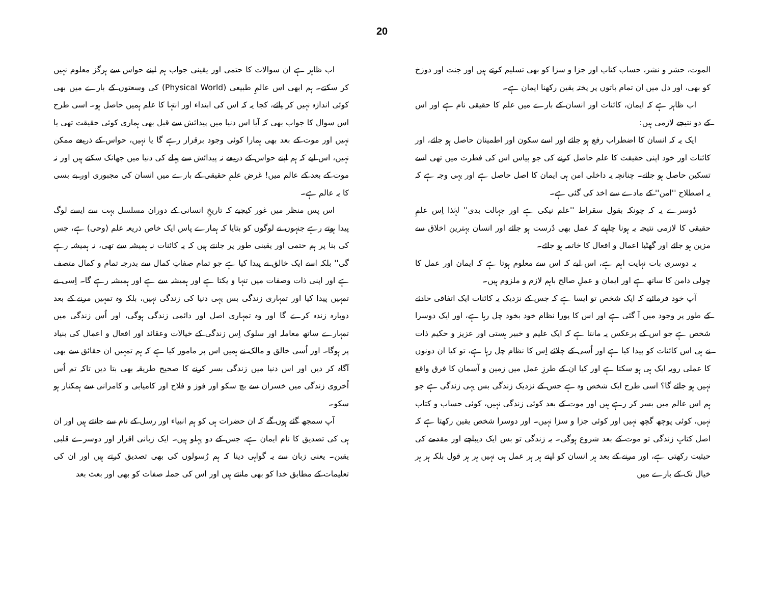20
اب ظاہر ہے ان سوالات کا حتمی اور یقینی جواب ہم اپنے حواس سے ہرگز معلوم نہیں کر سکتے۔ ہم ابھی اس عالمِ طبیعی (Physical World) کی وسعتوں کے بارے میں بھی کوئی اندازہ نہیں کر پائے، کجا یہ کہ اس کی ابتداء اور انتہا کا علم ہمیں حاصل ہو۔ اسی طرح اس سوال کا جواب بھی کہ آیا اس دنیا میں پیدائش سے قبل بھی ہماری کوئی حقیقت تھی یا نہیں اور موت کے بعد بھی ہمارا کوئی وجود برقرار رہے گا یا نہیں، حواس کے ذریعے ممکن نہیں، اس لیے کہ ہم اپنے حواس کے ذریعے نہ پیدائش سے پہلے کی دنیا میں جھانک سکتے ہیں اور نہ موت کے بعد کے عالم میں! غرض علمِ حقیقی کے بارے میں انسان کی مجبوری اور بے بسی کا یہ عالم ہے۔
اس پس منظر میں غور کیجیے کہ تاریخِ انسانی کے دوران مسلسل بہت سے ایسے لوگ پیدا ہوتے رہے جنہوں نے لوگوں کو بتایا کہ ہمارے پاس ایک خاص ذریعہ علم (وحی) ہے، جس کی بنا پر ہم حتمی اور یقینی طور پر جانتے ہیں کہ یہ کائنات نہ ہمیشہ سے تھی، نہ ہمیشہ رہے گی'' بلکہ اسے ایک خالق نے پیدا کیا ہے جو تمام صفاتِ کمال سے بدرجہ تمام و کمال متصف ہے اور اپنی ذات وصفات میں تنہا و یکتا ہے اور ہمیشہ سے ہے اور ہمیشہ رہے گا۔ اِسی نے تمہیں پیدا کیا اور تمہاری زندگی بس یہی دنیا کی زندگی نہیں، بلکہ وہ تمہیں مرنے کے بعد دوبارہ زندہ کرے گا اور وہ تمہاری اصل اور دائمی زندگی ہوگی، اور اُس زندگی میں تمہارے ساتھ معاملہ اور سلوک اِس زندگی کے خیالات وعقائد اور افعال و اعمال کی بنیاد پر ہوگا۔ اور اُسی خالق و مالک نے ہمیں اس پر مامور کیا ہے کہ ہم تمہیں ان حقائق سے بھی آگاہ کر دیں اور اس دنیا میں زندگی بسر کرنے کا صحیح طریقہ بھی بتا دیں تاکہ تم اُس اُخروی زندگی میں خسران سے بچ سکو اور فوز و فلاح اور کامیابی و کامرانی سے ہمکنار ہو سکو۔
آپ سمجھ گئے ہوں گے کہ ان حضرات ہی کو ہم انبیاء اور رسل کے نام سے جانتے ہیں اور ان ہی کی تصدیق کا نام ایمان ہے، جس کے دو پہلو ہیں۔ ایک زبانی اقرار اور دوسرے قلبی یقین۔ یعنی زبان سے یہ گواہی دینا کہ ہم رُسولوں کی بھی تصدیق کرتے ہیں اور ان کی تعلیمات کے مطابق خدا کو بھی مانتے ہیں اور اس کی جملہ صفات کو بھی اور بعث بعد
الموت، حشر و نشر، حساب کتاب اور جزا و سزا کو بھی تسلیم کرتے ہیں اور جنت اور دوزخ کو بھی، اور دل میں ان تمام باتوں پر پختہ یقین رکھنا ایمان ہے۔
اب ظاہر ہے کہ ایمان، کائنات اور انسان کے بارے میں علم کا حقیقی نام ہے اور اس کے دو نتیجے لازمی ہیں:
ایک یہ کہ انسان کا اضطراب رفع ہو جائے اور اسے سکون اور اطمینان حاصل ہو جائے، اور کائنات اور خود اپنی حقیقت کا علم حاصل کرنے کی جو پیاس اس کی فطرت میں تھی اسے تسکین حاصل ہو جائے۔ چنانچہ یہ داخلی امن ہی ایمان کا اصل حاصل ہے اور یہی وجہ ہے کہ یہ اصطلاح ''امن'' کے مادے سے اخذ کی گئی ہے۔
دُوسرے یہ کہ چونکہ بقول سقراط ''علم نیکی ہے اور جہالت بدی'' لہٰذا اِس علمِ حقیقی کا لازمی نتیجہ یہ ہونا چاہیے کہ عمل بھی دُرست ہو جائے اور انسان بہترین اخلاق سے مزین ہو جائے اور گھٹیا اعمال و افعال کا خاتمہ ہو جائے۔
یہ دوسری بات نہایت اہم ہے، اس لیے کہ اس سے معلوم ہوتا ہے کہ ایمان اور عمل کا چولی دامن کا ساتھ ہے اور ایمان و عملِ صالح باہم لازم و ملزوم ہیں۔
آپ خود فرمائیے کہ ایک شخص تو ایسا ہے کہ جس کے نزدیک یہ کائنات ایک اتفاقی حادثے کے طور پر وجود میں آ گئی ہے اور اس کا پورا نظام خود بخود چل رہا ہے، اور ایک دوسرا شخص ہے جو اس کے برعکس یہ مانتا ہے کہ ایک علیم و خبیر ہستی اور عزیز و حکیم ذات نے ہی اس کائنات کو پیدا کیا ہے اور اُسی کے چلائے اِس کا نظام چل رہا ہے، تو کیا ان دونوں کا عملی رویہ ایک ہی ہو سکتا ہے اور کیا ان کے طرزِ عمل میں زمین و آسمان کا فرق واقع نہیں ہو جائے گا؟ اسی طرح ایک شخص وہ ہے جس کے نزدیک زندگی بس یہی زندگی ہے جو ہم اس عالم میں بسر کر رہے ہیں اور موت کے بعد کوئی زندگی نہیں، کوئی حساب و کتاب نہیں، کوئی پوچھ گچھ نہیں اور کوئی جزا و سزا نہیں۔ اور دوسرا شخص یقین رکھتا ہے کہ اصل کتابِ زندگی تو موت کے بعد شروع ہوگی۔ یہ زندگی تو بس ایک دیباچے اور مقدمے کی حیثیت رکھتی ہے، اور مرنے کے بعد ہر انسان کو اپنے ہر ہر عمل ہی نہیں ہر ہر قول بلکہ ہر ہر خیال تک کے بارے میں